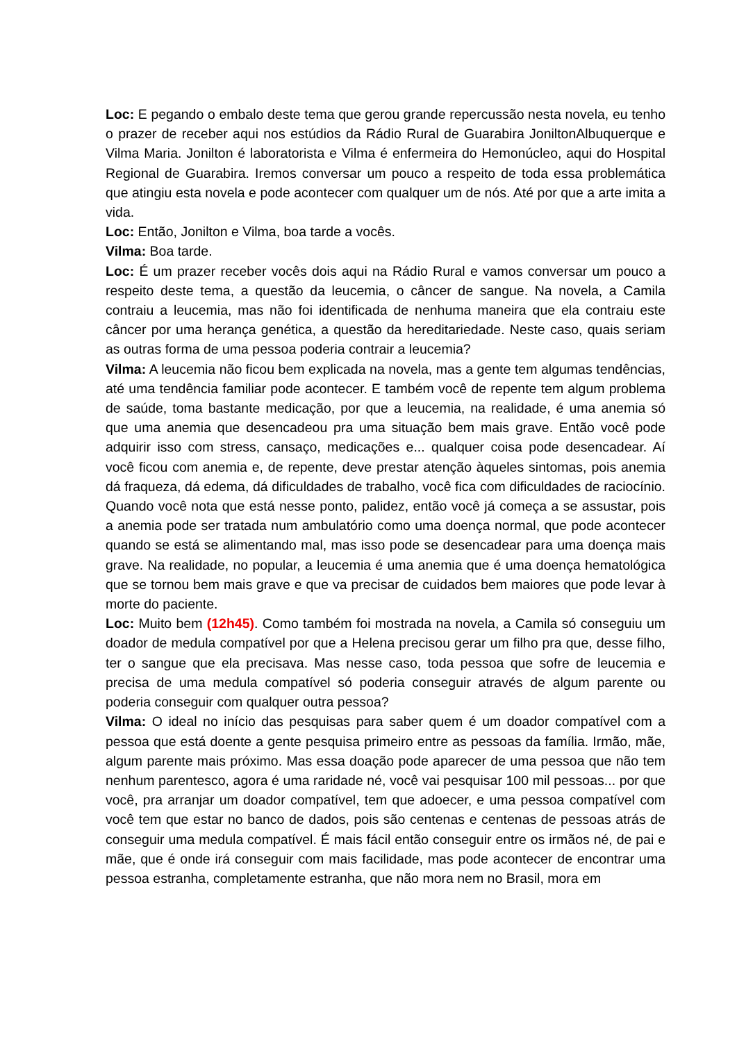Loc: E pegando o embalo deste tema que gerou grande repercussão nesta novela, eu tenho o prazer de receber aqui nos estúdios da Rádio Rural de Guarabira JoniltonAlbuquerque e Vilma Maria. Jonilton é laboratorista e Vilma é enfermeira do Hemonúcleo, aqui do Hospital Regional de Guarabira. Iremos conversar um pouco a respeito de toda essa problemática que atingiu esta novela e pode acontecer com qualquer um de nós. Até por que a arte imita a vida.
Loc: Então, Jonilton e Vilma, boa tarde a vocês.
Vilma: Boa tarde.
Loc: É um prazer receber vocês dois aqui na Rádio Rural e vamos conversar um pouco a respeito deste tema, a questão da leucemia, o câncer de sangue. Na novela, a Camila contraiu a leucemia, mas não foi identificada de nenhuma maneira que ela contraiu este câncer por uma herança genética, a questão da hereditariedade. Neste caso, quais seriam as outras forma de uma pessoa poderia contrair a leucemia?
Vilma: A leucemia não ficou bem explicada na novela, mas a gente tem algumas tendências, até uma tendência familiar pode acontecer. E também você de repente tem algum problema de saúde, toma bastante medicação, por que a leucemia, na realidade, é uma anemia só que uma anemia que desencadeou pra uma situação bem mais grave. Então você pode adquirir isso com stress, cansaço, medicações e... qualquer coisa pode desencadear. Aí você ficou com anemia e, de repente, deve prestar atenção àqueles sintomas, pois anemia dá fraqueza, dá edema, dá dificuldades de trabalho, você fica com dificuldades de raciocínio. Quando você nota que está nesse ponto, palidez, então você já começa a se assustar, pois a anemia pode ser tratada num ambulatório como uma doença normal, que pode acontecer quando se está se alimentando mal, mas isso pode se desencadear para uma doença mais grave. Na realidade, no popular, a leucemia é uma anemia que é uma doença hematológica que se tornou bem mais grave e que va precisar de cuidados bem maiores que pode levar à morte do paciente.
Loc: Muito bem (12h45). Como também foi mostrada na novela, a Camila só conseguiu um doador de medula compatível por que a Helena precisou gerar um filho pra que, desse filho, ter o sangue que ela precisava. Mas nesse caso, toda pessoa que sofre de leucemia e precisa de uma medula compatível só poderia conseguir através de algum parente ou poderia conseguir com qualquer outra pessoa?
Vilma: O ideal no início das pesquisas para saber quem é um doador compatível com a pessoa que está doente a gente pesquisa primeiro entre as pessoas da família. Irmão, mãe, algum parente mais próximo. Mas essa doação pode aparecer de uma pessoa que não tem nenhum parentesco, agora é uma raridade né, você vai pesquisar 100 mil pessoas... por que você, pra arranjar um doador compatível, tem que adoecer, e uma pessoa compatível com você tem que estar no banco de dados, pois são centenas e centenas de pessoas atrás de conseguir uma medula compatível. É mais fácil então conseguir entre os irmãos né, de pai e mãe, que é onde irá conseguir com mais facilidade, mas pode acontecer de encontrar uma pessoa estranha, completamente estranha, que não mora nem no Brasil, mora em